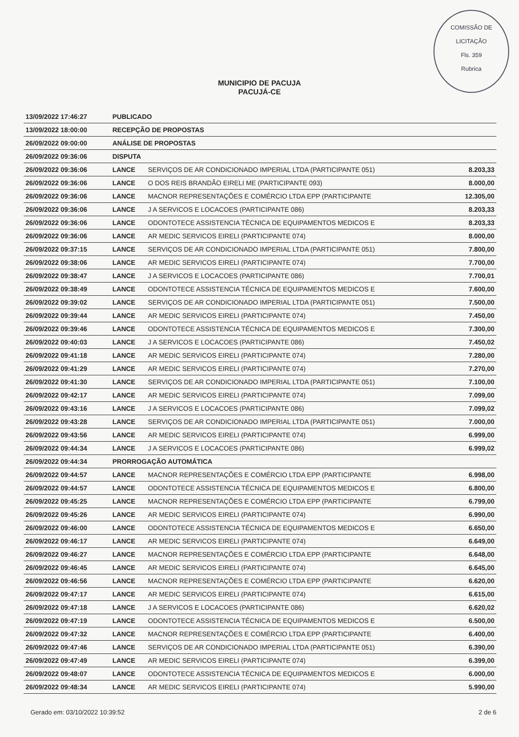COMISSÃO DE LICITAÇÃO
Fls. 359
Rubrica
MUNICIPIO DE PACUJA
PACUJÁ-CE
| 13/09/2022 17:46:27 | PUBLICADO | | |
| 13/09/2022 18:00:00 | RECEPÇÃO DE PROPOSTAS | | |
| 26/09/2022 09:00:00 | ANÁLISE DE PROPOSTAS | | |
| 26/09/2022 09:36:06 | DISPUTA | | |
| 26/09/2022 09:36:06 | LANCE | SERVIÇOS DE AR CONDICIONADO IMPERIAL LTDA (PARTICIPANTE 051) | 8.203,33 |
| 26/09/2022 09:36:06 | LANCE | O DOS REIS BRANDÃO EIRELI ME (PARTICIPANTE 093) | 8.000,00 |
| 26/09/2022 09:36:06 | LANCE | MACNOR REPRESENTAÇÕES E COMÉRCIO LTDA EPP (PARTICIPANTE | 12.305,00 |
| 26/09/2022 09:36:06 | LANCE | J A SERVICOS E LOCACOES (PARTICIPANTE 086) | 8.203,33 |
| 26/09/2022 09:36:06 | LANCE | ODONTOTECE ASSISTENCIA TÉCNICA DE EQUIPAMENTOS MEDICOS E | 8.203,33 |
| 26/09/2022 09:36:06 | LANCE | AR MEDIC SERVICOS EIRELI (PARTICIPANTE 074) | 8.000,00 |
| 26/09/2022 09:37:15 | LANCE | SERVIÇOS DE AR CONDICIONADO IMPERIAL LTDA (PARTICIPANTE 051) | 7.800,00 |
| 26/09/2022 09:38:06 | LANCE | AR MEDIC SERVICOS EIRELI (PARTICIPANTE 074) | 7.700,00 |
| 26/09/2022 09:38:47 | LANCE | J A SERVICOS E LOCACOES (PARTICIPANTE 086) | 7.700,01 |
| 26/09/2022 09:38:49 | LANCE | ODONTOTECE ASSISTENCIA TÉCNICA DE EQUIPAMENTOS MEDICOS E | 7.600,00 |
| 26/09/2022 09:39:02 | LANCE | SERVIÇOS DE AR CONDICIONADO IMPERIAL LTDA (PARTICIPANTE 051) | 7.500,00 |
| 26/09/2022 09:39:44 | LANCE | AR MEDIC SERVICOS EIRELI (PARTICIPANTE 074) | 7.450,00 |
| 26/09/2022 09:39:46 | LANCE | ODONTOTECE ASSISTENCIA TÉCNICA DE EQUIPAMENTOS MEDICOS E | 7.300,00 |
| 26/09/2022 09:40:03 | LANCE | J A SERVICOS E LOCACOES (PARTICIPANTE 086) | 7.450,02 |
| 26/09/2022 09:41:18 | LANCE | AR MEDIC SERVICOS EIRELI (PARTICIPANTE 074) | 7.280,00 |
| 26/09/2022 09:41:29 | LANCE | AR MEDIC SERVICOS EIRELI (PARTICIPANTE 074) | 7.270,00 |
| 26/09/2022 09:41:30 | LANCE | SERVIÇOS DE AR CONDICIONADO IMPERIAL LTDA (PARTICIPANTE 051) | 7.100,00 |
| 26/09/2022 09:42:17 | LANCE | AR MEDIC SERVICOS EIRELI (PARTICIPANTE 074) | 7.099,00 |
| 26/09/2022 09:43:16 | LANCE | J A SERVICOS E LOCACOES (PARTICIPANTE 086) | 7.099,02 |
| 26/09/2022 09:43:28 | LANCE | SERVIÇOS DE AR CONDICIONADO IMPERIAL LTDA (PARTICIPANTE 051) | 7.000,00 |
| 26/09/2022 09:43:56 | LANCE | AR MEDIC SERVICOS EIRELI (PARTICIPANTE 074) | 6.999,00 |
| 26/09/2022 09:44:34 | LANCE | J A SERVICOS E LOCACOES (PARTICIPANTE 086) | 6.999,02 |
| 26/09/2022 09:44:34 | PRORROGAÇÃO AUTOMÁTICA | | |
| 26/09/2022 09:44:57 | LANCE | MACNOR REPRESENTAÇÕES E COMÉRCIO LTDA EPP (PARTICIPANTE | 6.998,00 |
| 26/09/2022 09:44:57 | LANCE | ODONTOTECE ASSISTENCIA TÉCNICA DE EQUIPAMENTOS MEDICOS E | 6.800,00 |
| 26/09/2022 09:45:25 | LANCE | MACNOR REPRESENTAÇÕES E COMÉRCIO LTDA EPP (PARTICIPANTE | 6.799,00 |
| 26/09/2022 09:45:26 | LANCE | AR MEDIC SERVICOS EIRELI (PARTICIPANTE 074) | 6.990,00 |
| 26/09/2022 09:46:00 | LANCE | ODONTOTECE ASSISTENCIA TÉCNICA DE EQUIPAMENTOS MEDICOS E | 6.650,00 |
| 26/09/2022 09:46:17 | LANCE | AR MEDIC SERVICOS EIRELI (PARTICIPANTE 074) | 6.649,00 |
| 26/09/2022 09:46:27 | LANCE | MACNOR REPRESENTAÇÕES E COMÉRCIO LTDA EPP (PARTICIPANTE | 6.648,00 |
| 26/09/2022 09:46:45 | LANCE | AR MEDIC SERVICOS EIRELI (PARTICIPANTE 074) | 6.645,00 |
| 26/09/2022 09:46:56 | LANCE | MACNOR REPRESENTAÇÕES E COMÉRCIO LTDA EPP (PARTICIPANTE | 6.620,00 |
| 26/09/2022 09:47:17 | LANCE | AR MEDIC SERVICOS EIRELI (PARTICIPANTE 074) | 6.615,00 |
| 26/09/2022 09:47:18 | LANCE | J A SERVICOS E LOCACOES (PARTICIPANTE 086) | 6.620,02 |
| 26/09/2022 09:47:19 | LANCE | ODONTOTECE ASSISTENCIA TÉCNICA DE EQUIPAMENTOS MEDICOS E | 6.500,00 |
| 26/09/2022 09:47:32 | LANCE | MACNOR REPRESENTAÇÕES E COMÉRCIO LTDA EPP (PARTICIPANTE | 6.400,00 |
| 26/09/2022 09:47:46 | LANCE | SERVIÇOS DE AR CONDICIONADO IMPERIAL LTDA (PARTICIPANTE 051) | 6.390,00 |
| 26/09/2022 09:47:49 | LANCE | AR MEDIC SERVICOS EIRELI (PARTICIPANTE 074) | 6.399,00 |
| 26/09/2022 09:48:07 | LANCE | ODONTOTECE ASSISTENCIA TÉCNICA DE EQUIPAMENTOS MEDICOS E | 6.000,00 |
| 26/09/2022 09:48:34 | LANCE | AR MEDIC SERVICOS EIRELI (PARTICIPANTE 074) | 5.990,00 |
Gerado em: 03/10/2022 10:39:52 2 de 6